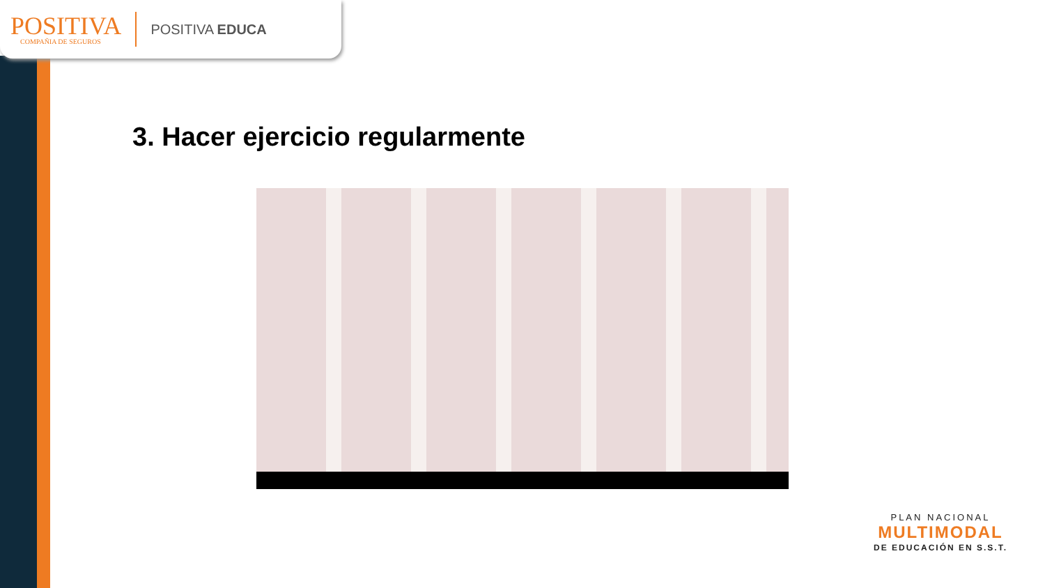POSITIVA
COMPAÑIA DE SEGUROS
POSITIVA EDUCA
3. Hacer ejercicio regularmente
PLAN NACIONAL
MULTIMODAL
DE EDUCACIÓN EN S.S.T.